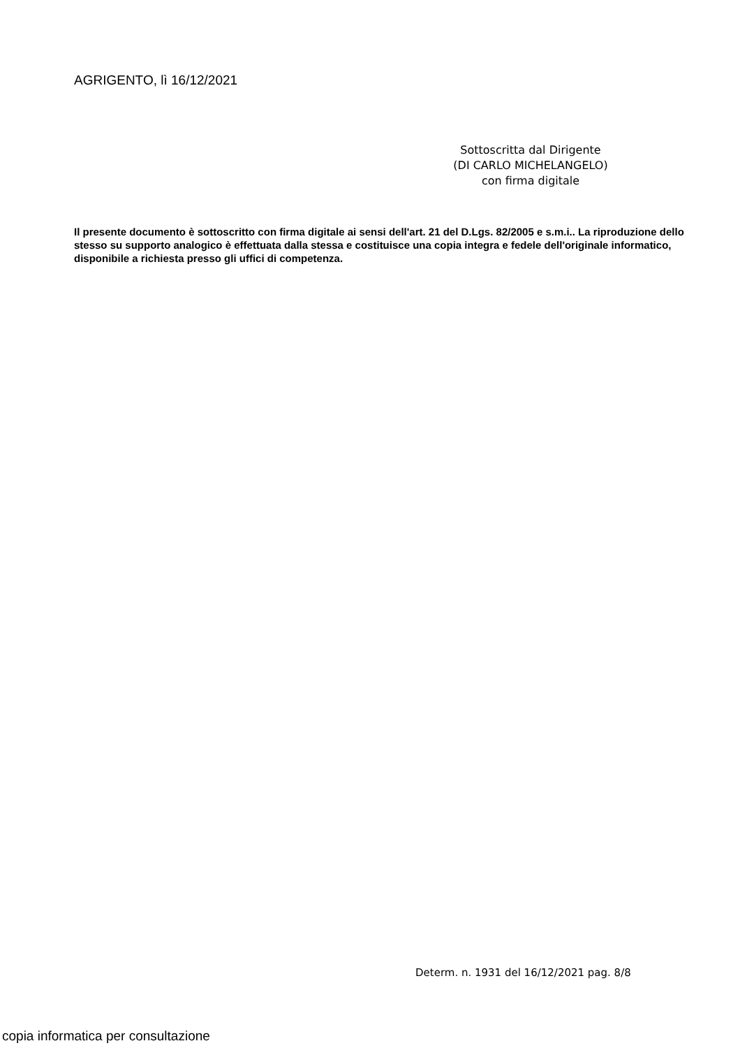AGRIGENTO, lì 16/12/2021
Sottoscritta dal Dirigente
(DI CARLO MICHELANGELO)
con firma digitale
Il presente documento è sottoscritto con firma digitale ai sensi dell'art. 21 del D.Lgs. 82/2005 e s.m.i.. La riproduzione dello stesso su supporto analogico è effettuata dalla stessa e costituisce una copia integra e fedele dell'originale informatico, disponibile a richiesta presso gli uffici di competenza.
Determ. n. 1931 del 16/12/2021 pag. 8/8
copia informatica per consultazione